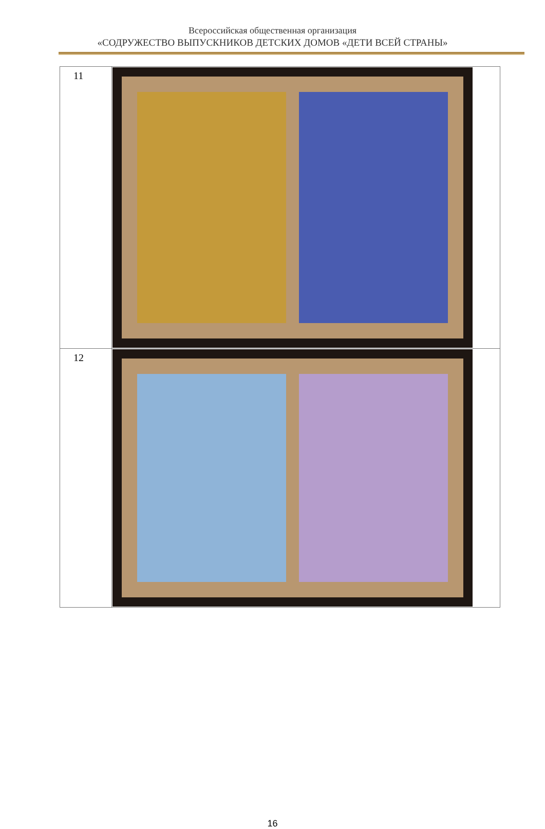Всероссийская общественная организация
«СОДРУЖЕСТВО ВЫПУСКНИКОВ ДЕТСКИХ ДОМОВ «ДЕТИ ВСЕЙ СТРАНЫ»
| 11 | |
| 12 | |
16